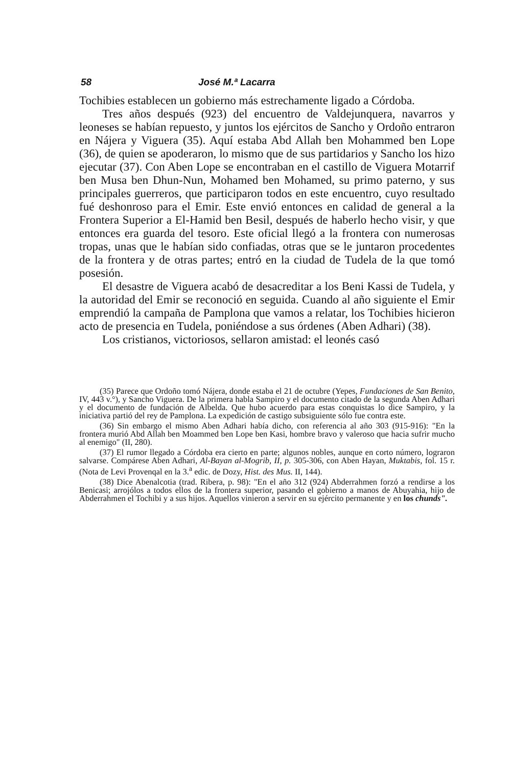58 José M.ª Lacarra
Tochibies establecen un gobierno más estrechamente ligado a Córdoba.
Tres años después (923) del encuentro de Valdejunquera, navarros y leoneses se habían repuesto, y juntos los ejércitos de Sancho y Ordoño entraron en Nájera y Viguera (35). Aquí estaba Abd Allah ben Mohammed ben Lope (36), de quien se apoderaron, lo mismo que de sus partidarios y Sancho los hizo ejecutar (37). Con Aben Lope se encontraban en el castillo de Viguera Motarrif ben Musa ben Dhun-Nun, Mohamed ben Mohamed, su primo paterno, y sus principales guerreros, que participaron todos en este encuentro, cuyo resultado fué deshonroso para el Emir. Este envió entonces en calidad de general a la Frontera Superior a El-Hamid ben Besil, después de haberlo hecho visir, y que entonces era guarda del tesoro. Este oficial llegó a la frontera con numerosas tropas, unas que le habían sido confiadas, otras que se le juntaron procedentes de la frontera y de otras partes; entró en la ciudad de Tudela de la que tomó posesión.
El desastre de Viguera acabó de desacreditar a los Beni Kassi de Tudela, y la autoridad del Emir se reconoció en seguida. Cuando al año siguiente el Emir emprendió la campaña de Pamplona que vamos a relatar, los Tochibies hicieron acto de presencia en Tudela, poniéndose a sus órdenes (Aben Adhari) (38).
Los cristianos, victoriosos, sellaron amistad: el leonés casó
(35) Parece que Ordoño tomó Nájera, donde estaba el 21 de octubre (Yepes, Fundaciones de San Benito, IV, 443 v.°), y Sancho Viguera. De la primera habla Sampiro y el documento citado de la segunda Aben Adhari y el documento de fundación de Albelda. Que hubo acuerdo para estas conquistas lo dice Sampiro, y la iniciativa partió del rey de Pamplona. La expedición de castigo subsiguiente sólo fue contra este.
(36) Sin embargo el mismo Aben Adhari había dicho, con referencia al año 303 (915-916): "En la frontera murió Abd Allah ben Moammed ben Lope ben Kasi, hombre bravo y valeroso que hacia sufrir mucho al enemigo" (II, 280).
(37) El rumor llegado a Córdoba era cierto en parte; algunos nobles, aunque en corto número, lograron salvarse. Compárese Aben Adhari, Al-Bayan al-Mogrib, II, p. 305-306, con Aben Hayan, Muktabis, fol. 15 r. (Nota de Levi Provenqal en la 3.<sup>a</sup> edic. de Dozy, Hist. des Mus. II, 144).
(38) Dice Abenalcotia (trad. Ribera, p. 98): "En el año 312 (924) Abderrahmen forzó a rendirse a los Benicasi; arrojólos a todos ellos de la frontera superior, pasando el gobierno a manos de Abuyahia, hijo de Abderrahmen el Tochibi y a sus hijos. Aquellos vinieron a servir en su ejército permanente y en los chunds".